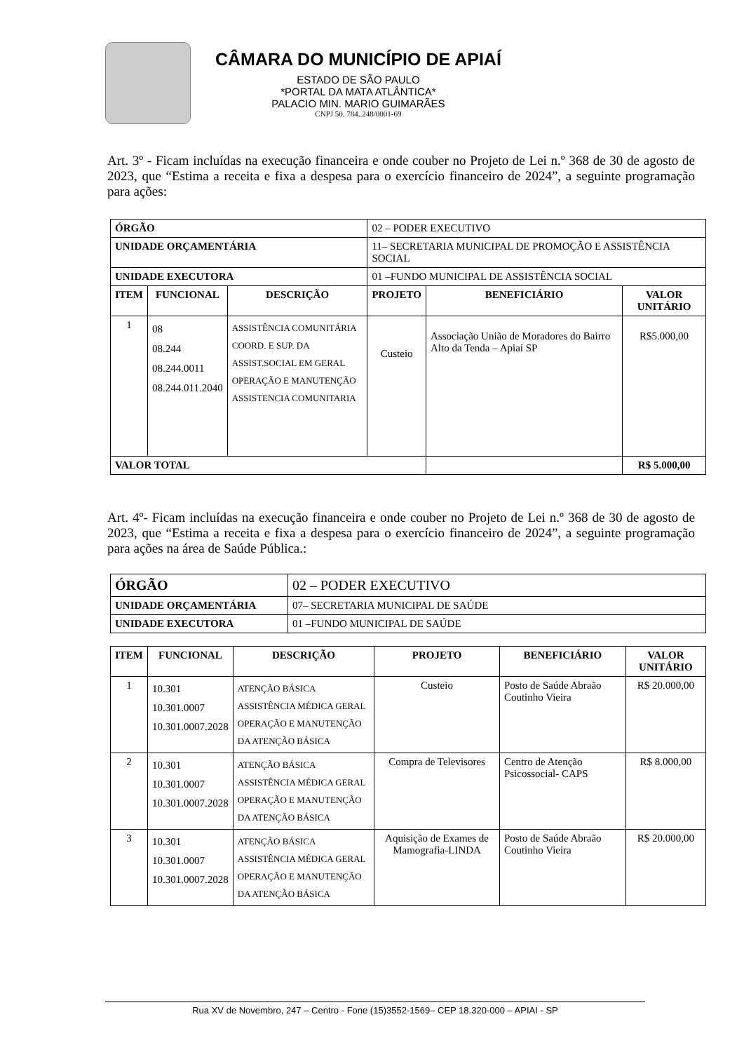CÂMARA DO MUNICÍPIO DE APIAÍ
ESTADO DE SÃO PAULO
*PORTAL DA MATA ATLÂNTICA*
PALACIO MIN. MARIO GUIMARÃES
CNPJ 50. 784..248/0001-69
Art. 3º - Ficam incluídas na execução financeira e onde couber no Projeto de Lei n.º 368 de 30 de agosto de 2023, que “Estima a receita e fixa a despesa para o exercício financeiro de 2024”, a seguinte programação para ações:
| ÓRGÃO | | | 02 – PODER EXECUTIVO | | |
| UNIDADE ORÇAMENTÁRIA | | | 11– SECRETARIA MUNICIPAL DE PROMOÇÃO E ASSISTÊNCIA SOCIAL | | |
| UNIDADE EXECUTORA | | | 01 –FUNDO MUNICIPAL DE ASSISTÊNCIA SOCIAL | | |
| ITEM | FUNCIONAL | DESCRIÇÃO | PROJETO | BENEFICIÁRIO | VALOR UNITÁRIO |
| 1 | 08 08.244 08.244.0011 08.244.011.2040 | ASSISTÊNCIA COMUNITÁRIA COORD. E SUP. DA ASSIST.SOCIAL EM GERAL OPERAÇÃO E MANUTENÇÃO ASSISTENCIA COMUNITARIA | Custeio | Associação União de Moradores do Bairro Alto da Tenda – Apiaí SP | R$5.000,00 |
| VALOR TOTAL | | | | | R$ 5.000,00 |
Art. 4º- Ficam incluídas na execução financeira e onde couber no Projeto de Lei n.º 368 de 30 de agosto de 2023, que “Estima a receita e fixa a despesa para o exercício financeiro de 2024”, a seguinte programação para ações na área de Saúde Pública.:
| ÓRGÃO | 02 – PODER EXECUTIVO |
| UNIDADE ORÇAMENTÁRIA | 07– SECRETARIA MUNICIPAL DE SAÚDE |
| UNIDADE EXECUTORA | 01 –FUNDO MUNICIPAL DE SAÚDE |
| ITEM | FUNCIONAL | DESCRIÇÃO | PROJETO | BENEFICIÁRIO | VALOR UNITÁRIO |
| --- | --- | --- | --- | --- | --- |
| 1 | 10.301 10.301.0007 10.301.0007.2028 | ATENÇÃO BÁSICA ASSISTÊNCIA MÉDICA GERAL OPERAÇÃO E MANUTENÇÃO DA ATENÇÃO BÁSICA | Custeio | Posto de Saúde Abraão Coutinho Vieira | R$ 20.000,00 |
| 2 | 10.301 10.301.0007 10.301.0007.2028 | ATENÇÃO BÁSICA ASSISTÊNCIA MÉDICA GERAL OPERAÇÃO E MANUTENÇÃO DA ATENÇÃO BÁSICA | Compra de Televisores | Centro de Atenção Psicossocial- CAPS | R$ 8.000,00 |
| 3 | 10.301 10.301.0007 10.301.0007.2028 | ATENÇÃO BÁSICA ASSISTÊNCIA MÉDICA GERAL OPERAÇÃO E MANUTENÇÃO DA ATENÇÃO BÁSICA | Aquisição de Exames de Mamografia-LINDA | Posto de Saúde Abraão Coutinho Vieira | R$ 20.000,00 |
Rua XV de Novembro, 247 – Centro - Fone (15)3552-1569– CEP 18.320-000 – APIAI - SP